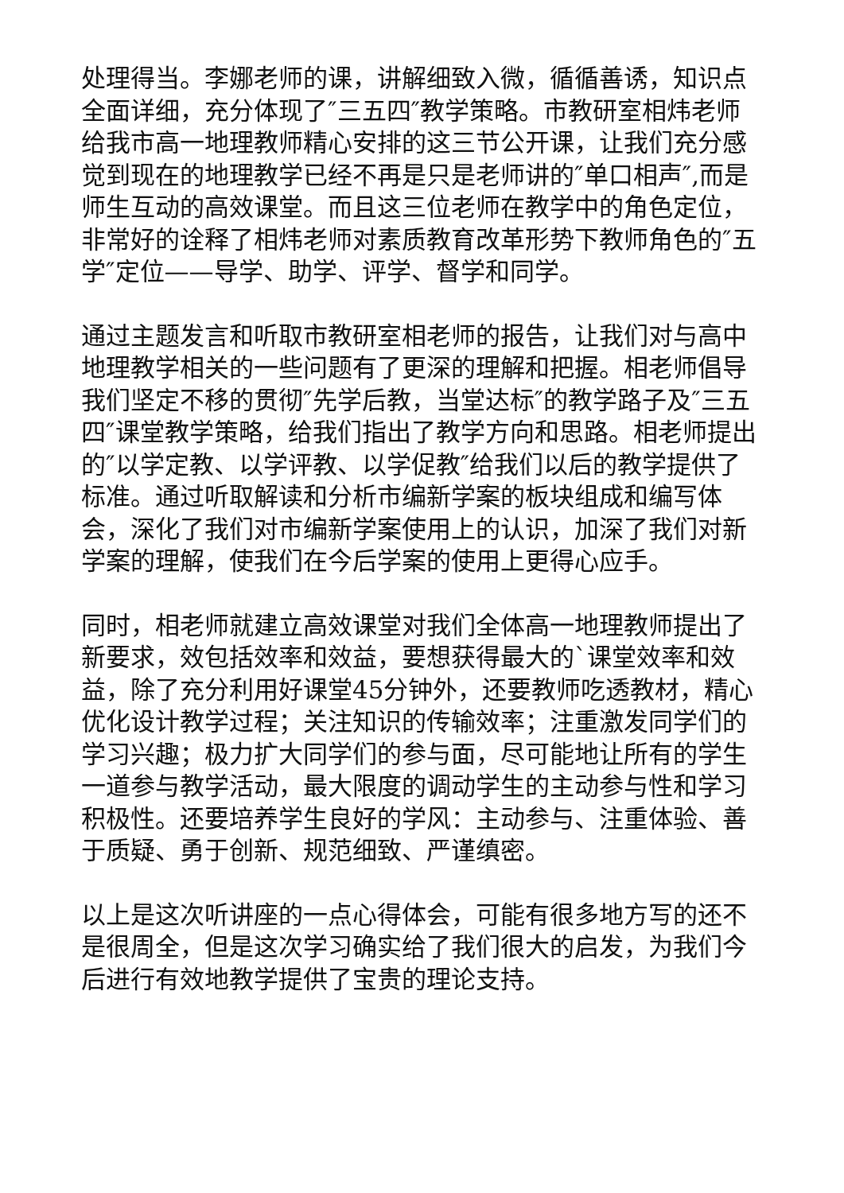处理得当。李娜老师的课，讲解细致入微，循循善诱，知识点全面详细，充分体现了″三五四″教学策略。市教研室相炜老师给我市高一地理教师精心安排的这三节公开课，让我们充分感觉到现在的地理教学已经不再是只是老师讲的″单口相声″,而是师生互动的高效课堂。而且这三位老师在教学中的角色定位，非常好的诠释了相炜老师对素质教育改革形势下教师角色的″五学″定位——导学、助学、评学、督学和同学。
通过主题发言和听取市教研室相老师的报告，让我们对与高中地理教学相关的一些问题有了更深的理解和把握。相老师倡导我们坚定不移的贯彻″先学后教，当堂达标″的教学路子及″三五四″课堂教学策略，给我们指出了教学方向和思路。相老师提出的″以学定教、以学评教、以学促教″给我们以后的教学提供了标准。通过听取解读和分析市编新学案的板块组成和编写体会，深化了我们对市编新学案使用上的认识，加深了我们对新学案的理解，使我们在今后学案的使用上更得心应手。
同时，相老师就建立高效课堂对我们全体高一地理教师提出了新要求，效包括效率和效益，要想获得最大的`课堂效率和效益，除了充分利用好课堂45分钟外，还要教师吃透教材，精心优化设计教学过程；关注知识的传输效率；注重激发同学们的学习兴趣；极力扩大同学们的参与面，尽可能地让所有的学生一道参与教学活动，最大限度的调动学生的主动参与性和学习积极性。还要培养学生良好的学风：主动参与、注重体验、善于质疑、勇于创新、规范细致、严谨缜密。
以上是这次听讲座的一点心得体会，可能有很多地方写的还不是很周全，但是这次学习确实给了我们很大的启发，为我们今后进行有效地教学提供了宝贵的理论支持。